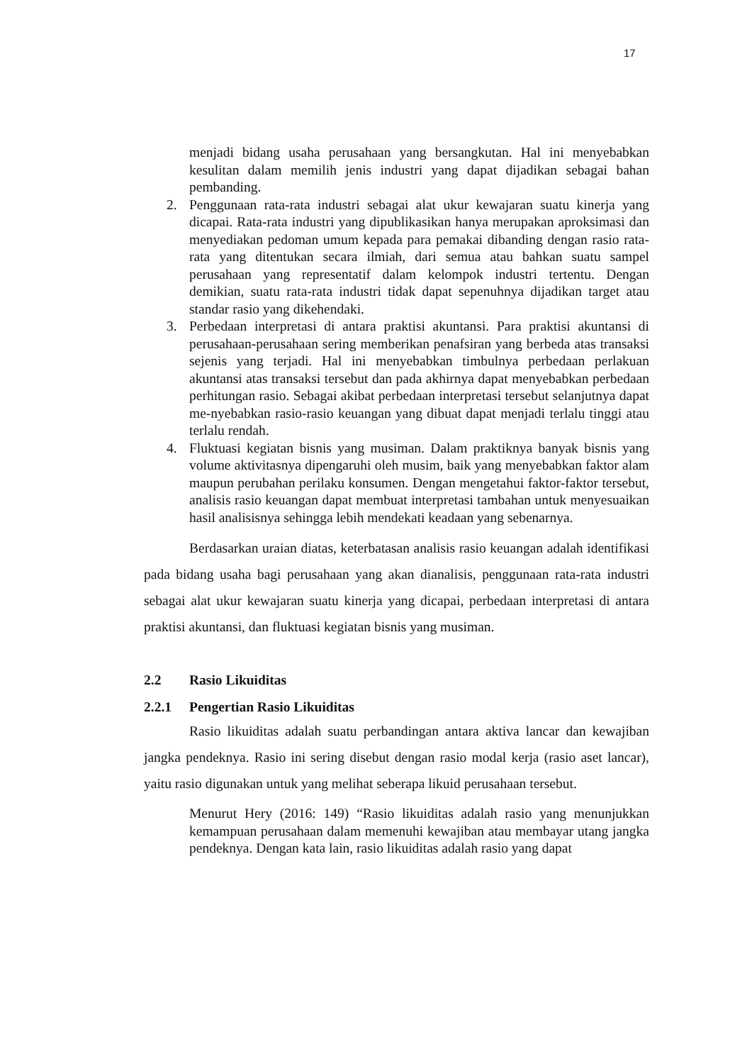17
menjadi bidang usaha perusahaan yang bersangkutan. Hal ini menyebabkan kesulitan dalam memilih jenis industri yang dapat dijadikan sebagai bahan pembanding.
2. Penggunaan rata-rata industri sebagai alat ukur kewajaran suatu kinerja yang dicapai. Rata-rata industri yang dipublikasikan hanya merupakan aproksimasi dan menyediakan pedoman umum kepada para pemakai dibanding dengan rasio rata-rata yang ditentukan secara ilmiah, dari semua atau bahkan suatu sampel perusahaan yang representatif dalam kelompok industri tertentu. Dengan demikian, suatu rata-rata industri tidak dapat sepenuhnya dijadikan target atau standar rasio yang dikehendaki.
3. Perbedaan interpretasi di antara praktisi akuntansi. Para praktisi akuntansi di perusahaan-perusahaan sering memberikan penafsiran yang berbeda atas transaksi sejenis yang terjadi. Hal ini menyebabkan timbulnya perbedaan perlakuan akuntansi atas transaksi tersebut dan pada akhirnya dapat menyebabkan perbedaan perhitungan rasio. Sebagai akibat perbedaan interpretasi tersebut selanjutnya dapat me-nyebabkan rasio-rasio keuangan yang dibuat dapat menjadi terlalu tinggi atau terlalu rendah.
4. Fluktuasi kegiatan bisnis yang musiman. Dalam praktiknya banyak bisnis yang volume aktivitasnya dipengaruhi oleh musim, baik yang menyebabkan faktor alam maupun perubahan perilaku konsumen. Dengan mengetahui faktor-faktor tersebut, analisis rasio keuangan dapat membuat interpretasi tambahan untuk menyesuaikan hasil analisisnya sehingga lebih mendekati keadaan yang sebenarnya.
Berdasarkan uraian diatas, keterbatasan analisis rasio keuangan adalah identifikasi pada bidang usaha bagi perusahaan yang akan dianalisis, penggunaan rata-rata industri sebagai alat ukur kewajaran suatu kinerja yang dicapai, perbedaan interpretasi di antara praktisi akuntansi, dan fluktuasi kegiatan bisnis yang musiman.
2.2 Rasio Likuiditas
2.2.1 Pengertian Rasio Likuiditas
Rasio likuiditas adalah suatu perbandingan antara aktiva lancar dan kewajiban jangka pendeknya. Rasio ini sering disebut dengan rasio modal kerja (rasio aset lancar), yaitu rasio digunakan untuk yang melihat seberapa likuid perusahaan tersebut.
Menurut Hery (2016: 149) “Rasio likuiditas adalah rasio yang menunjukkan kemampuan perusahaan dalam memenuhi kewajiban atau membayar utang jangka pendeknya. Dengan kata lain, rasio likuiditas adalah rasio yang dapat